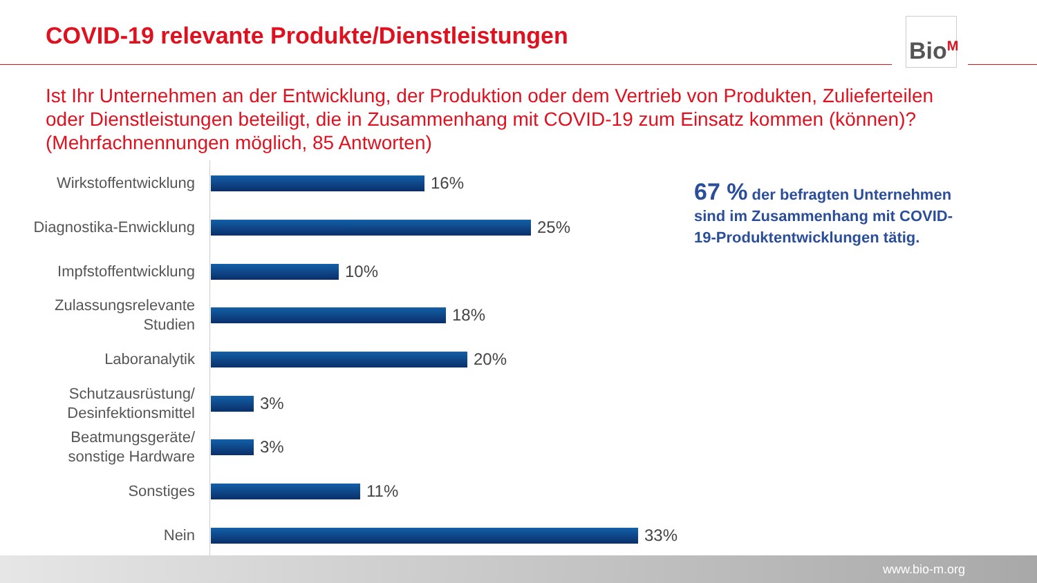COVID-19 relevante Produkte/Dienstleistungen
Bio<sup>M</sup>
Ist Ihr Unternehmen an der Entwicklung, der Produktion oder dem Vertrieb von Produkten, Zulieferteilen oder Dienstleistungen beteiligt, die in Zusammenhang mit COVID-19 zum Einsatz kommen (können)? (Mehrfachnennungen möglich, 85 Antworten)
Wirkstoffentwicklung
16%
Diagnostika-Enwicklung
25%
Impfstoffentwicklung
10%
Zulassungsrelevante
Studien
18%
Laboranalytik
20%
Schutzausrüstung/
Desinfektionsmittel
3%
Beatmungsgeräte/
sonstige Hardware
3%
Sonstiges
11%
Nein
33%
67 % der befragten Unternehmen sind im Zusammenhang mit COVID-19-Produktentwicklungen tätig.
www.bio-m.org